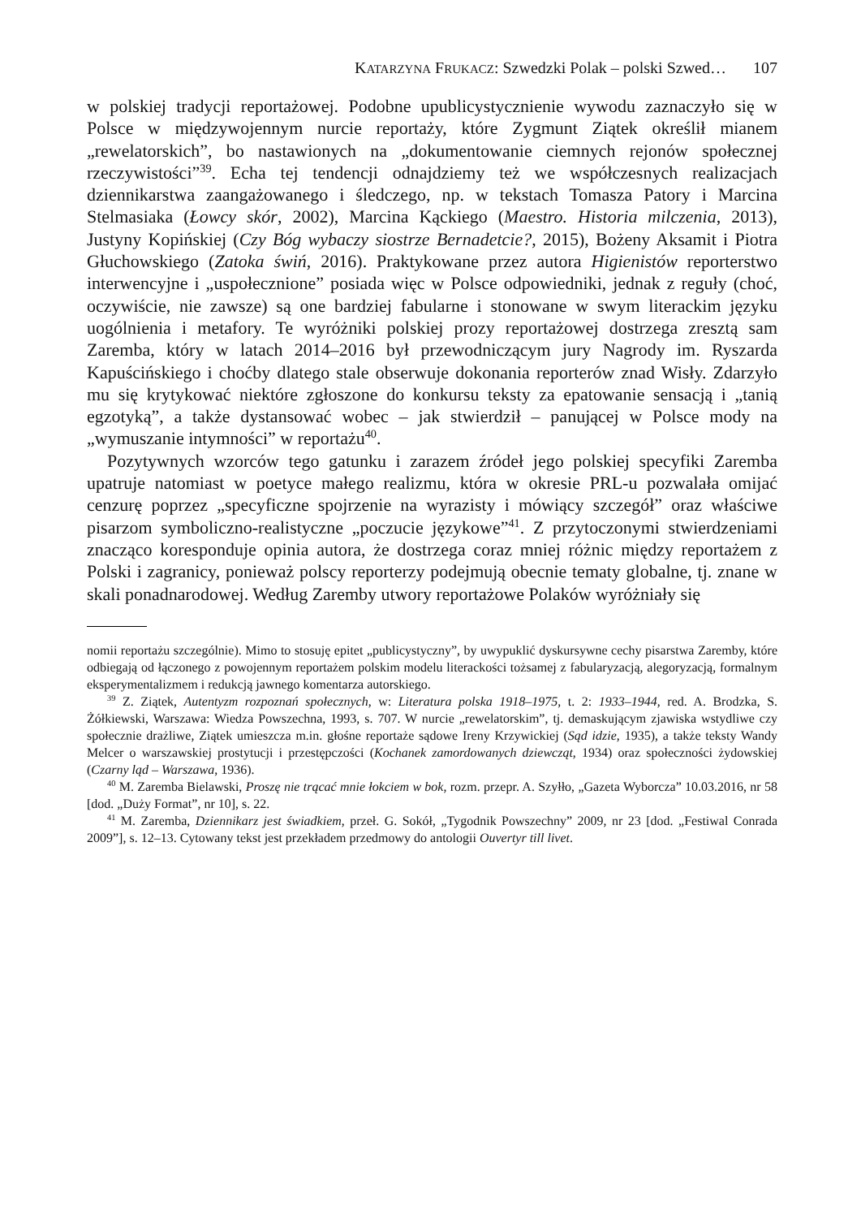KATARZYNA FRUKACZ: Szwedzki Polak – polski Szwed… 107
w polskiej tradycji reportażowej. Podobne upublicystycznienie wywodu zaznaczyło się w Polsce w międzywojennym nurcie reportaży, które Zygmunt Ziątek określił mianem „rewelatorskich”, bo nastawionych na „dokumentowanie ciemnych rejonów społecznej rzeczywistości”<sup>39</sup>. Echa tej tendencji odnajdziemy też we współczesnych realizacjach dziennikarstwa zaangażowanego i śledczego, np. w tekstach Tomasza Patory i Marcina Stelmasiaka (Łowcy skór, 2002), Marcina Kąckiego (Maestro. Historia milczenia, 2013), Justyny Kopińskiej (Czy Bóg wybaczy siostrze Bernadetcie?, 2015), Bożeny Aksamit i Piotra Głuchowskiego (Zatoka świń, 2016). Praktykowane przez autora Higienistów reporterstwo interwencyjne i „uspołecznione” posiada więc w Polsce odpowiedniki, jednak z reguły (choć, oczywiście, nie zawsze) są one bardziej fabularne i stonowane w swym literackim języku uogólnienia i metafory. Te wyróżniki polskiej prozy reportażowej dostrzega zresztą sam Zaremba, który w latach 2014–2016 był przewodniczącym jury Nagrody im. Ryszarda Kapuścińskiego i choćby dlatego stale obserwuje dokonania reporterów znad Wisły. Zdarzyło mu się krytykować niektóre zgłoszone do konkursu teksty za epatowanie sensacją i „tanią egzotyką”, a także dystansować wobec – jak stwierdził – panującej w Polsce mody na „wymuszanie intymności” w reportażu<sup>40</sup>.
Pozytywnych wzorców tego gatunku i zarazem źródeł jego polskiej specyfiki Zaremba upatruje natomiast w poetyce małego realizmu, która w okresie PRL-u pozwalała omijać cenzurę poprzez „specyficzne spojrzenie na wyrazisty i mówiący szczegół” oraz właściwe pisarzom symboliczno-realistyczne „poczucie językowe”<sup>41</sup>. Z przytoczonymi stwierdzeniami znacząco koresponduje opinia autora, że dostrzega coraz mniej różnic między reportażem z Polski i zagranicy, ponieważ polscy reporterzy podejmują obecnie tematy globalne, tj. znane w skali ponadnarodowej. Według Zaremby utwory reportażowe Polaków wyróżniały się
nomii reportażu szczególnie). Mimo to stosuję epitet „publicystyczny”, by uwypuklić dyskursywne cechy pisarstwa Zaremby, które odbiegają od łączonego z powojennym reportażem polskim modelu literackości tożsamej z fabularyzacją, alegoryzacją, formalnym eksperymentalizmem i redukcją jawnego komentarza autorskiego.
<sup>39</sup> Z. Ziątek, Autentyzm rozpoznań społecznych, w: Literatura polska 1918–1975, t. 2: 1933–1944, red. A. Brodzka, S. Żółkiewski, Warszawa: Wiedza Powszechna, 1993, s. 707. W nurcie „rewelatorskim”, tj. demaskującym zjawiska wstydliwe czy społecznie drażliwe, Ziątek umieszcza m.in. głośne reportaże sądowe Ireny Krzywickiej (Sąd idzie, 1935), a także teksty Wandy Melcer o warszawskiej prostytucji i przestępczości (Kochanek zamordowanych dziewcząt, 1934) oraz społeczności żydowskiej (Czarny ląd – Warszawa, 1936).
<sup>40</sup> M. Zaremba Bielawski, Proszę nie trącać mnie łokciem w bok, rozm. przepr. A. Szyłło, „Gazeta Wyborcza” 10.03.2016, nr 58 [dod. „Duży Format”, nr 10], s. 22.
<sup>41</sup> M. Zaremba, Dziennikarz jest świadkiem, przeł. G. Sokół, „Tygodnik Powszechny” 2009, nr 23 [dod. „Festiwal Conrada 2009”], s. 12–13. Cytowany tekst jest przekładem przedmowy do antologii Ouvertyr till livet.